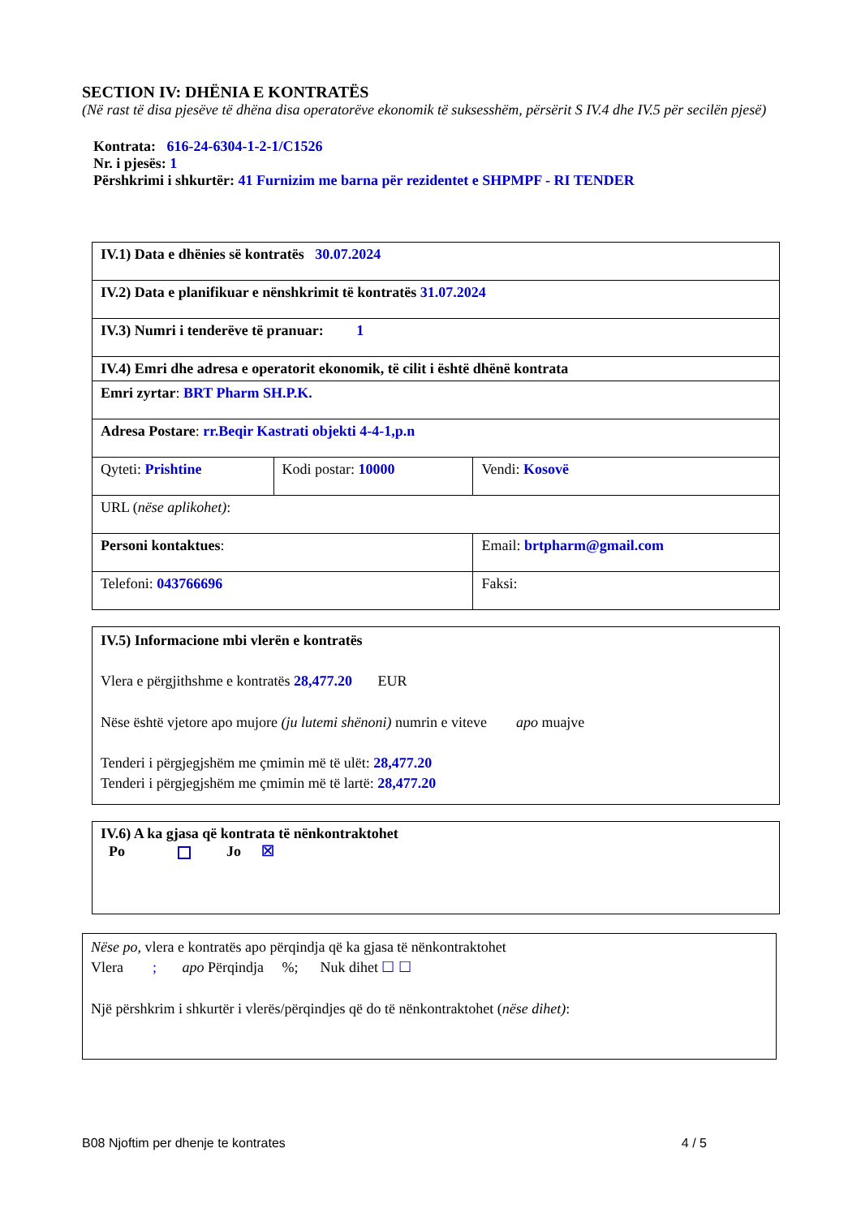SECTION IV: DHËNIA E KONTRATËS
(Në rast të disa pjesëve të dhëna disa operatorëve ekonomik të suksesshëm, përsërit S IV.4 dhe IV.5 për secilën pjesë)
Kontrata: 616-24-6304-1-2-1/C1526
Nr. i pjesës: 1
Përshkrimi i shkurtër: 41 Furnizim me barna për rezidentet e SHPMPF - RI TENDER
| IV.1) Data e dhënies së kontratës 30.07.2024 | | |
| IV.2) Data e planifikuar e nënshkrimit të kontratës 31.07.2024 | | |
| IV.3) Numri i tenderëve të pranuar: 1 | | |
| IV.4) Emri dhe adresa e operatorit ekonomik, të cilit i është dhënë kontrata | | |
| Emri zyrtar : BRT Pharm SH.P.K. | | |
| Adresa Postare : rr.Beqir Kastrati objekti 4-4-1,p.n | | |
| Qyteti: Prishtine | Kodi postar: 10000 | Vendi: Kosovë |
| URL ( nëse aplikohet) : | | |
| Personi kontaktues : | | Email: brtpharm@gmail.com |
| Telefoni: 043766696 | | Faksi: |
IV.5) Informacione mbi vlerën e kontratës
Vlera e përgjithshme e kontratës 28,477.20 EUR
Nëse është vjetore apo mujore (ju lutemi shënoni) numrin e viteve apo muajve
Tenderi i përgjegjshëm me çmimin më të ulët: 28,477.20
Tenderi i përgjegjshëm me çmimin më të lartë: 28,477.20
IV.6) A ka gjasa që kontrata të nënkontraktohet
Po Jo ☒
Nëse po, vlera e kontratës apo përqindja që ka gjasa të nënkontraktohet
Vlera ; apo Përqindja %; Nuk dihet ☐ ☐
Një përshkrim i shkurtër i vlerës/përqindjes që do të nënkontraktohet (nëse dihet):
B08 Njoftim per dhenje te kontrates 4 / 5